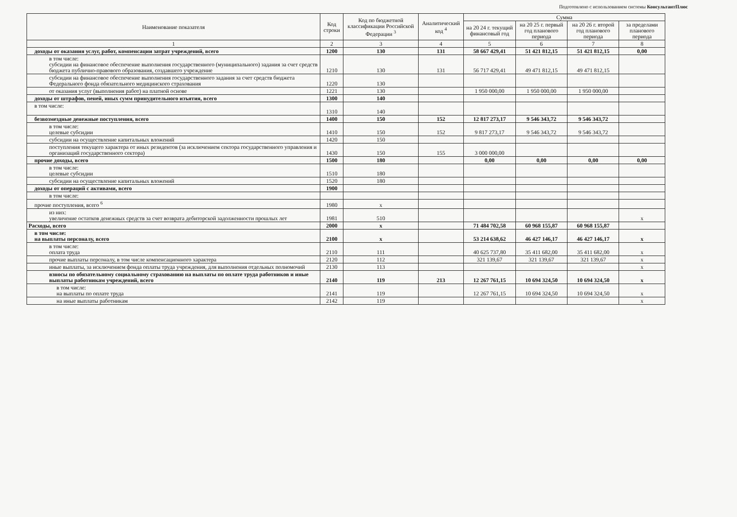Подготовлено с использованием системы КонсультантПлюс
| Наименование показателя | Код строки | Код по бюджетной классификации Российской Федерации <sup>3</sup> | Аналитический код <sup>4</sup> | Сумма | | | |
| --- | --- | --- | --- | --- | --- | --- | --- |
| | | | | на 20 24 г. текущий финансовый год | на 20 25 г. первый год планового периода | на 20 26 г. второй год планового периода | за пределами планового периода |
| 1 | 2 | 3 | 4 | 5 | 6 | 7 | 8 |
| доходы от оказания услуг, работ, компенсации затрат учреждений, всего | 1200 | 130 | 131 | 58 667 429,41 | 51 421 812,15 | 51 421 812,15 | 0,00 |
| в том числе: субсидии на финансовое обеспечение выполнения государственного (муниципального) задания за счет средств бюджета публично-правового образования, создавшего учреждение | 1210 | 130 | 131 | 56 717 429,41 | 49 471 812,15 | 49 471 812,15 | |
| субсидии на финансовое обеспечение выполнения государственного задания за счет средств бюджета Федерального фонда обязательного медицинского страхования | 1220 | 130 | | | | | |
| от оказания услуг (выполнения работ) на платной основе | 1221 | 130 | | 1 950 000,00 | 1 950 000,00 | 1 950 000,00 | |
| доходы от штрафов, пеней, иных сумм принудительного изъятия, всего | 1300 | 140 | | | | | |
| в том числе: | 1310 | 140 | | | | | |
| безвозмездные денежные поступления, всего | 1400 | 150 | 152 | 12 817 273,17 | 9 546 343,72 | 9 546 343,72 | |
| в том числе: целевые субсидии | 1410 | 150 | 152 | 9 817 273,17 | 9 546 343,72 | 9 546 343,72 | |
| субсидии на осуществление капитальных вложений | 1420 | 150 | | | | | |
| поступления текущего характера от иных резидентов (за исключением сектора государственного управления и организаций государственного сектора) | 1430 | 150 | 155 | 3 000 000,00 | | | |
| прочие доходы, всего | 1500 | 180 | | 0,00 | 0,00 | 0,00 | 0,00 |
| в том числе: целевые субсидии | 1510 | 180 | | | | | |
| субсидии на осуществление капитальных вложений | 1520 | 180 | | | | | |
| доходы от операций с активами, всего | 1900 | | | | | | |
| в том числе: | | | | | | | |
| прочие поступления, всего <sup>6</sup> | 1980 | x | | | | | |
| из них: увеличение остатков денежных средств за счет возврата дебиторской задолженности прошлых лет | 1981 | 510 | | | | | x |
| Расходы, всего | 2000 | x | | 71 484 702,58 | 60 968 155,87 | 60 968 155,87 | |
| в том числе: на выплаты персоналу, всего | 2100 | x | | 53 214 638,62 | 46 427 146,17 | 46 427 146,17 | x |
| в том числе: оплата труда | 2110 | 111 | | 40 625 737,80 | 35 411 682,00 | 35 411 682,00 | x |
| прочие выплаты персоналу, в том числе компенсационного характера | 2120 | 112 | | 321 139,67 | 321 139,67 | 321 139,67 | x |
| иные выплаты, за исключением фонда оплаты труда учреждения, для выполнения отдельных полномочий | 2130 | 113 | | | | | x |
| взносы по обязательному социальному страхованию на выплаты по оплате труда работников и иные выплаты работникам учреждений, всего | 2140 | 119 | 213 | 12 267 761,15 | 10 694 324,50 | 10 694 324,50 | x |
| в том числе: на выплаты по оплате труда | 2141 | 119 | | 12 267 761,15 | 10 694 324,50 | 10 694 324,50 | x |
| на иные выплаты работникам | 2142 | 119 | | | | | x |